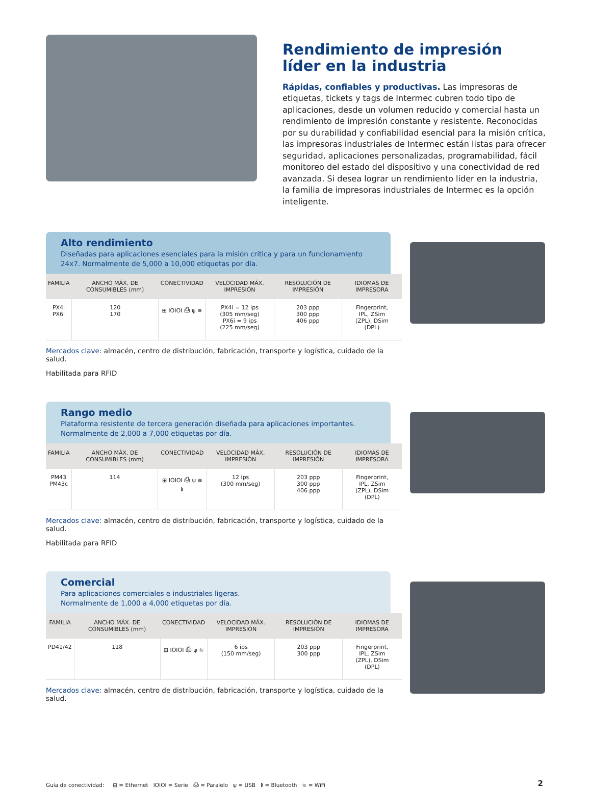Rendimiento de impresión
líder en la industria
Rápidas, confiables y productivas. Las impresoras de etiquetas, tickets y tags de Intermec cubren todo tipo de aplicaciones, desde un volumen reducido y comercial hasta un rendimiento de impresión constante y resistente. Reconocidas por su durabilidad y confiabilidad esencial para la misión crítica, las impresoras industriales de Intermec están listas para ofrecer seguridad, aplicaciones personalizadas, programabilidad, fácil monitoreo del estado del dispositivo y una conectividad de red avanzada. Si desea lograr un rendimiento líder en la industria, la familia de impresoras industriales de Intermec es la opción inteligente.
Alto rendimiento
Diseñadas para aplicaciones esenciales para la misión crítica y para un funcionamiento 24x7. Normalmente de 5,000 a 10,000 etiquetas por día.
| FAMILIA | ANCHO MÁX. DE CONSUMIBLES (mm) | CONECTIVIDAD | VELOCIDAD MÁX. IMPRESIÓN | RESOLUCIÓN DE IMPRESIÓN | IDIOMAS DE IMPRESORA |
| --- | --- | --- | --- | --- | --- |
| PX4i PX6i | 120 170 | ⊞ IOIOI ⎙ ψ ≋ | PX4i = 12 ips (305 mm/seg) PX6i = 9 ips (225 mm/seg) | 203 ppp 300 ppp 406 ppp | Fingerprint, IPL, ZSim (ZPL), DSim (DPL) |
Mercados clave: almacén, centro de distribución, fabricación, transporte y logística, cuidado de la salud.
Habilitada para RFID
Rango medio
Plataforma resistente de tercera generación diseñada para aplicaciones importantes. Normalmente de 2,000 a 7,000 etiquetas por día.
| FAMILIA | ANCHO MÁX. DE CONSUMIBLES (mm) | CONECTIVIDAD | VELOCIDAD MÁX. IMPRESIÓN | RESOLUCIÓN DE IMPRESIÓN | IDIOMAS DE IMPRESORA |
| --- | --- | --- | --- | --- | --- |
| PM43 PM43c | 114 | ⊞ IOIOI ⎙ ψ ≋ ᛒ | 12 ips (300 mm/seg) | 203 ppp 300 ppp 406 ppp | Fingerprint, IPL, ZSim (ZPL), DSim (DPL) |
Mercados clave: almacén, centro de distribución, fabricación, transporte y logística, cuidado de la salud.
Habilitada para RFID
Comercial
Para aplicaciones comerciales e industriales ligeras.
Normalmente de 1,000 a 4,000 etiquetas por día.
| FAMILIA | ANCHO MÁX. DE CONSUMIBLES (mm) | CONECTIVIDAD | VELOCIDAD MÁX. IMPRESIÓN | RESOLUCIÓN DE IMPRESIÓN | IDIOMAS DE IMPRESORA |
| --- | --- | --- | --- | --- | --- |
| PD41/42 | 118 | ⊞ IOIOI ⎙ ψ ≋ | 6 ips (150 mm/seg) | 203 ppp 300 ppp | Fingerprint, IPL, ZSim (ZPL), DSim (DPL) |
Mercados clave: almacén, centro de distribución, fabricación, transporte y logística, cuidado de la salud.
Guía de conectividad: ⊞ = Ethernet IOIOI = Serie ⎙ = Paralelo ψ = USB ᛒ = Bluetooth ≋ = WiFi 2